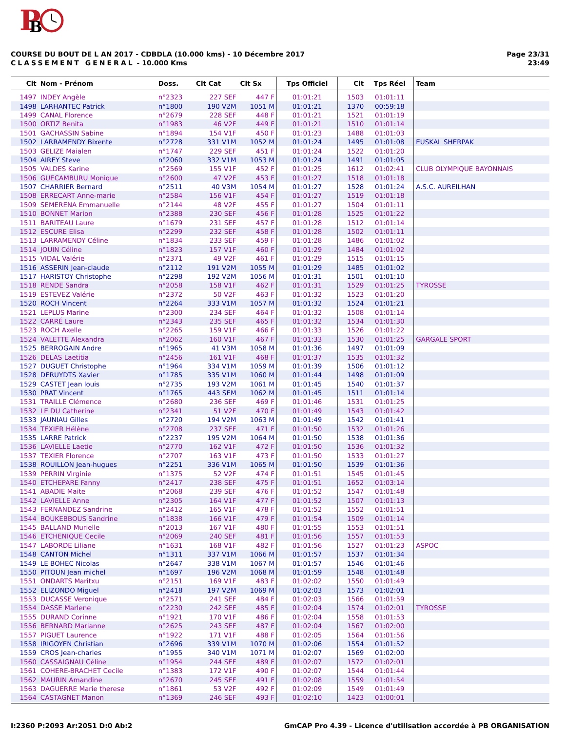P
B
Page 23/31
23:49
COURSE DU BOUT DE L AN 2017 - CDBDLA (10.000 kms) - 10 Décembre 2017
CLASSEMENT GENERAL - 10.000 Kms
| Clt | Nom - Prénom | Doss. | Clt Cat | Clt Sx | Tps Officiel | Clt | Tps Réel | Team |
| --- | --- | --- | --- | --- | --- | --- | --- | --- |
| 1497 | INDEY Angèle | n°2323 | 227 SEF | 447 F | 01:01:21 | 1503 | 01:01:11 | |
| 1498 | LARHANTEC Patrick | n°1800 | 190 V2M | 1051 M | 01:01:21 | 1370 | 00:59:18 | |
| 1499 | CANAL Florence | n°2679 | 228 SEF | 448 F | 01:01:21 | 1521 | 01:01:19 | |
| 1500 | ORTIZ Benita | n°1983 | 46 V2F | 449 F | 01:01:21 | 1510 | 01:01:14 | |
| 1501 | GACHASSIN Sabine | n°1894 | 154 V1F | 450 F | 01:01:23 | 1488 | 01:01:03 | |
| 1502 | LARRAMENDY Bixente | n°2728 | 331 V1M | 1052 M | 01:01:24 | 1495 | 01:01:08 | EUSKAL SHERPAK |
| 1503 | GELIZE Maialen | n°1747 | 229 SEF | 451 F | 01:01:24 | 1522 | 01:01:20 | |
| 1504 | AIREY Steve | n°2060 | 332 V1M | 1053 M | 01:01:24 | 1491 | 01:01:05 | |
| 1505 | VALDES Karine | n°2569 | 155 V1F | 452 F | 01:01:25 | 1612 | 01:02:41 | CLUB OLYMPIQUE BAYONNAIS |
| 1506 | GUECAMBURU Monique | n°2600 | 47 V2F | 453 F | 01:01:27 | 1518 | 01:01:18 | |
| 1507 | CHARRIER Bernard | n°2511 | 40 V3M | 1054 M | 01:01:27 | 1528 | 01:01:24 | A.S.C. AUREILHAN |
| 1508 | ERRECART Anne-marie | n°2584 | 156 V1F | 454 F | 01:01:27 | 1519 | 01:01:18 | |
| 1509 | SEMERENA Emmanuelle | n°2144 | 48 V2F | 455 F | 01:01:27 | 1504 | 01:01:11 | |
| 1510 | BONNET Marion | n°2388 | 230 SEF | 456 F | 01:01:28 | 1525 | 01:01:22 | |
| 1511 | BARITEAU Laure | n°1679 | 231 SEF | 457 F | 01:01:28 | 1512 | 01:01:14 | |
| 1512 | ESCURE Elisa | n°2299 | 232 SEF | 458 F | 01:01:28 | 1502 | 01:01:11 | |
| 1513 | LARRAMENDY Céline | n°1834 | 233 SEF | 459 F | 01:01:28 | 1486 | 01:01:02 | |
| 1514 | JOUIN Céline | n°1823 | 157 V1F | 460 F | 01:01:29 | 1484 | 01:01:02 | |
| 1515 | VIDAL Valérie | n°2371 | 49 V2F | 461 F | 01:01:29 | 1515 | 01:01:15 | |
| 1516 | ASSERIN Jean-claude | n°2112 | 191 V2M | 1055 M | 01:01:29 | 1485 | 01:01:02 | |
| 1517 | HARISTOY Christophe | n°2298 | 192 V2M | 1056 M | 01:01:31 | 1501 | 01:01:10 | |
| 1518 | RENDE Sandra | n°2058 | 158 V1F | 462 F | 01:01:31 | 1529 | 01:01:25 | TYROSSE |
| 1519 | ESTEVEZ Valérie | n°2372 | 50 V2F | 463 F | 01:01:32 | 1523 | 01:01:20 | |
| 1520 | ROCH Vincent | n°2264 | 333 V1M | 1057 M | 01:01:32 | 1524 | 01:01:21 | |
| 1521 | LEPLUS Marine | n°2300 | 234 SEF | 464 F | 01:01:32 | 1508 | 01:01:14 | |
| 1522 | CARRÉ Laure | n°2343 | 235 SEF | 465 F | 01:01:32 | 1534 | 01:01:30 | |
| 1523 | ROCH Axelle | n°2265 | 159 V1F | 466 F | 01:01:33 | 1526 | 01:01:22 | |
| 1524 | VALETTE Alexandra | n°2062 | 160 V1F | 467 F | 01:01:33 | 1530 | 01:01:25 | GARGALE SPORT |
| 1525 | BERROGAIN Andre | n°1965 | 41 V3M | 1058 M | 01:01:36 | 1497 | 01:01:09 | |
| 1526 | DELAS Laetitia | n°2456 | 161 V1F | 468 F | 01:01:37 | 1535 | 01:01:32 | |
| 1527 | DUGUET Christophe | n°1964 | 334 V1M | 1059 M | 01:01:39 | 1506 | 01:01:12 | |
| 1528 | DERUYDTS Xavier | n°1785 | 335 V1M | 1060 M | 01:01:44 | 1498 | 01:01:09 | |
| 1529 | CASTET Jean louis | n°2735 | 193 V2M | 1061 M | 01:01:45 | 1540 | 01:01:37 | |
| 1530 | PRAT Vincent | n°1765 | 443 SEM | 1062 M | 01:01:45 | 1511 | 01:01:14 | |
| 1531 | TRAILLE Clémence | n°2680 | 236 SEF | 469 F | 01:01:46 | 1531 | 01:01:25 | |
| 1532 | LE DU Catherine | n°2341 | 51 V2F | 470 F | 01:01:49 | 1543 | 01:01:42 | |
| 1533 | JAUNIAU Gilles | n°2720 | 194 V2M | 1063 M | 01:01:49 | 1542 | 01:01:41 | |
| 1534 | TEXIER Hélène | n°2708 | 237 SEF | 471 F | 01:01:50 | 1532 | 01:01:26 | |
| 1535 | LARRE Patrick | n°2237 | 195 V2M | 1064 M | 01:01:50 | 1538 | 01:01:36 | |
| 1536 | LAVIELLE Laetie | n°2770 | 162 V1F | 472 F | 01:01:50 | 1536 | 01:01:32 | |
| 1537 | TEXIER Florence | n°2707 | 163 V1F | 473 F | 01:01:50 | 1533 | 01:01:27 | |
| 1538 | ROUILLON Jean-hugues | n°2251 | 336 V1M | 1065 M | 01:01:50 | 1539 | 01:01:36 | |
| 1539 | PERRIN Virginie | n°1375 | 52 V2F | 474 F | 01:01:51 | 1545 | 01:01:45 | |
| 1540 | ETCHEPARE Fanny | n°2417 | 238 SEF | 475 F | 01:01:51 | 1652 | 01:03:14 | |
| 1541 | ABADIE Maite | n°2068 | 239 SEF | 476 F | 01:01:52 | 1547 | 01:01:48 | |
| 1542 | LAVIELLE Anne | n°2305 | 164 V1F | 477 F | 01:01:52 | 1507 | 01:01:13 | |
| 1543 | FERNANDEZ Sandrine | n°2412 | 165 V1F | 478 F | 01:01:52 | 1552 | 01:01:51 | |
| 1544 | BOUKEBBOUS Sandrine | n°1838 | 166 V1F | 479 F | 01:01:54 | 1509 | 01:01:14 | |
| 1545 | BALLAND Murielle | n°2013 | 167 V1F | 480 F | 01:01:55 | 1553 | 01:01:51 | |
| 1546 | ETCHENIQUE Cecile | n°2069 | 240 SEF | 481 F | 01:01:56 | 1557 | 01:01:53 | |
| 1547 | LABORDE Liliane | n°1631 | 168 V1F | 482 F | 01:01:56 | 1527 | 01:01:23 | ASPOC |
| 1548 | CANTON Michel | n°1311 | 337 V1M | 1066 M | 01:01:57 | 1537 | 01:01:34 | |
| 1549 | LE BOHEC Nicolas | n°2647 | 338 V1M | 1067 M | 01:01:57 | 1546 | 01:01:46 | |
| 1550 | PITOUN Jean michel | n°1697 | 196 V2M | 1068 M | 01:01:59 | 1548 | 01:01:48 | |
| 1551 | ONDARTS Maritxu | n°2151 | 169 V1F | 483 F | 01:02:02 | 1550 | 01:01:49 | |
| 1552 | ELIZONDO Miguel | n°2418 | 197 V2M | 1069 M | 01:02:03 | 1573 | 01:02:01 | |
| 1553 | DUCASSE Veronique | n°2571 | 241 SEF | 484 F | 01:02:03 | 1566 | 01:01:59 | |
| 1554 | DASSE Marlene | n°2230 | 242 SEF | 485 F | 01:02:04 | 1574 | 01:02:01 | TYROSSE |
| 1555 | DURAND Corinne | n°1921 | 170 V1F | 486 F | 01:02:04 | 1558 | 01:01:53 | |
| 1556 | BERNARD Marianne | n°2625 | 243 SEF | 487 F | 01:02:04 | 1567 | 01:02:00 | |
| 1557 | PIGUET Laurence | n°1922 | 171 V1F | 488 F | 01:02:05 | 1564 | 01:01:56 | |
| 1558 | IRIGOYEN Christian | n°2696 | 339 V1M | 1070 M | 01:02:06 | 1554 | 01:01:52 | |
| 1559 | CROS Jean-charles | n°1955 | 340 V1M | 1071 M | 01:02:07 | 1569 | 01:02:00 | |
| 1560 | CASSAIGNAU Céline | n°1954 | 244 SEF | 489 F | 01:02:07 | 1572 | 01:02:01 | |
| 1561 | COHERE-BRACHET Cecile | n°1383 | 172 V1F | 490 F | 01:02:07 | 1544 | 01:01:44 | |
| 1562 | MAURIN Amandine | n°2670 | 245 SEF | 491 F | 01:02:08 | 1559 | 01:01:54 | |
| 1563 | DAGUERRE Marie therese | n°1861 | 53 V2F | 492 F | 01:02:09 | 1549 | 01:01:49 | |
| 1564 | CASTAGNET Manon | n°1369 | 246 SEF | 493 F | 01:02:10 | 1423 | 01:00:01 | |
GmCAP Pro 4.39 - Licence d'utilisation accordée à PB ORGANISATION I:2360 P:2093 Ar:2051 D:0 Ab:2